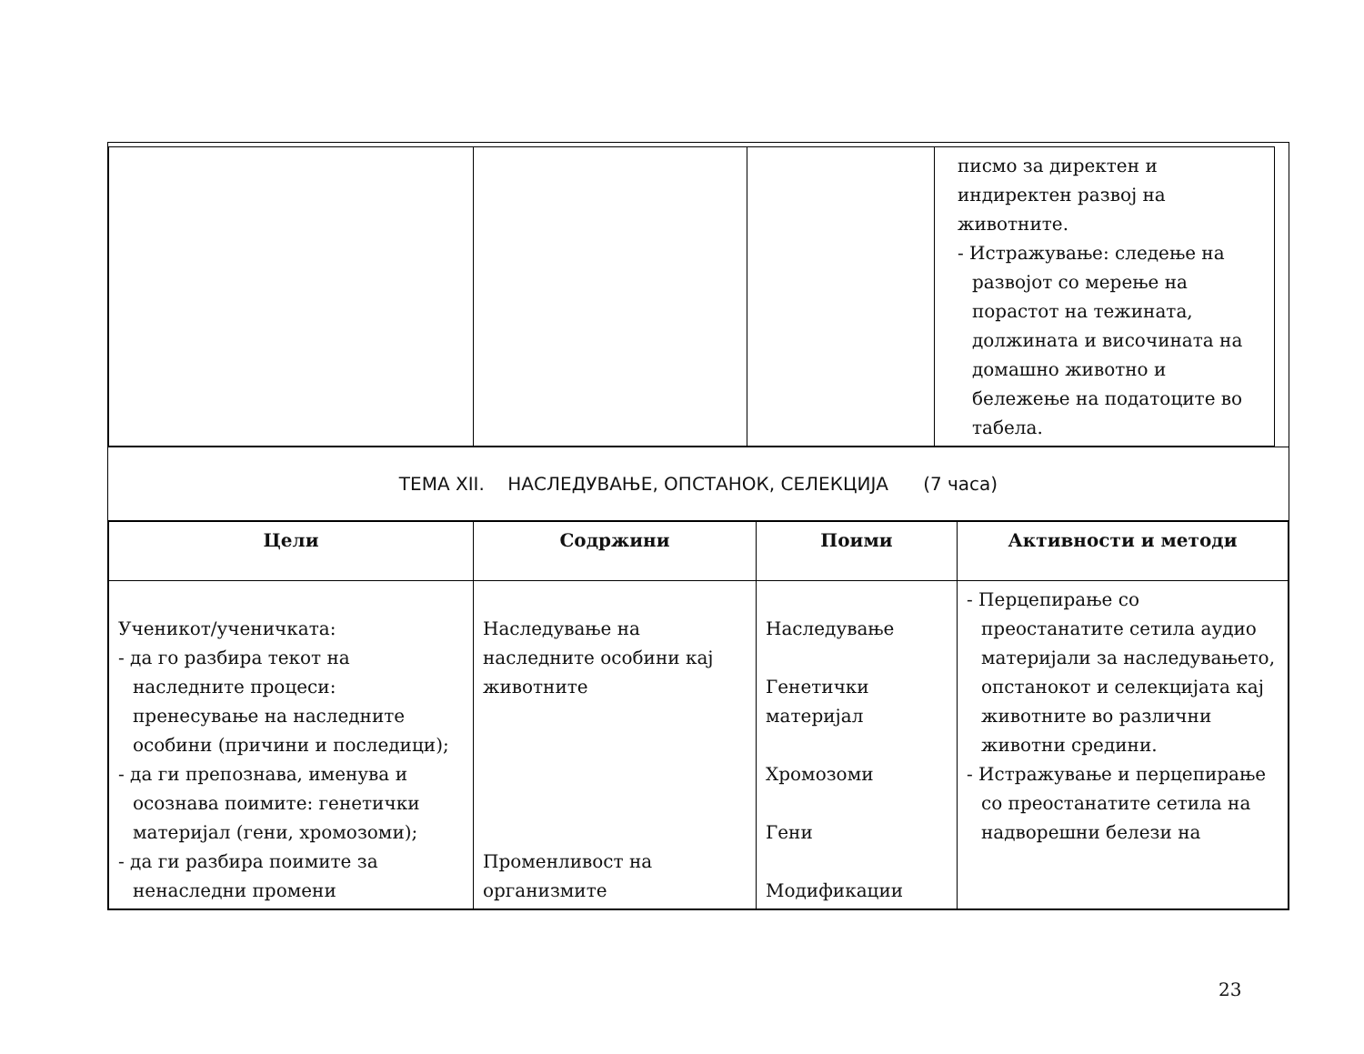| | | | писмо за директен и индиректен развој на животните. - Истражување: следење на развојот со мерење на порастот на тежината, должината и височината на домашно животно и бележење на податоците во табела. |
ТЕМА XII. НАСЛЕДУВАЊЕ, ОПСТАНОК, СЕЛЕКЦИЈА (7 часа)
| Цели | Содржини | Поими | Активности и методи |
| --- | --- | --- | --- |
| Ученикот/ученичката: - да го разбира текот на наследните процеси: пренесување на наследните особини (причини и последици); - да ги препознава, именува и осознава поимите: генетички материјал (гени, хромозоми); - да ги разбира поимите за ненаследни промени | Наследување на наследните особини кај животните Променливост на организмите | Наследување Генетички материјал Хромозоми Гени Модификации | - Перцепирање со преостанатите сетила аудио материјали за наследувањето, опстанокот и селекцијата кај животните во различни животни средини. - Истражување и перцепирање со преостанатите сетила на надворешни белези на |
23